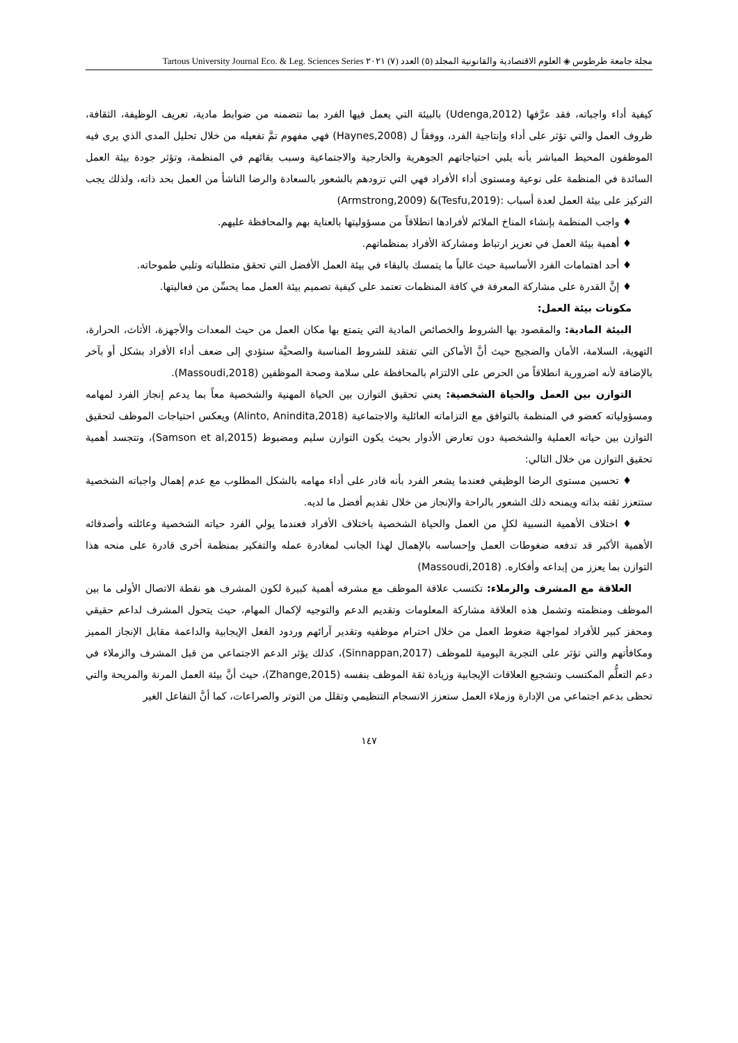مجلة جامعة طرطوس ◈ العلوم الاقتصادية والقانونية المجلد (٥) العدد (٧) ٢٠٢١ Tartous University Journal Eco. & Leg. Sciences Series
كيفية أداء واجباته، فقد عرَّفها (Udenga,2012) بالبيئة التي يعمل فيها الفرد بما تتضمنه من ضوابط مادية، تعريف الوظيفة، الثقافة، ظروف العمل والتي تؤثر على أداء وإنتاجية الفرد، ووفقاً ل (Haynes,2008) فهي مفهوم تمَّ تفعيله من خلال تحليل المدى الذي يرى فيه الموظفون المحيط المباشر بأنه يلبي احتياجاتهم الجوهرية والخارجية والاجتماعية وسبب بقائهم في المنظمة، وتؤثر جودة بيئة العمل السائدة في المنظمة على نوعية ومستوى أداء الأفراد فهي التي تزودهم بالشعور بالسعادة والرضا الناشأ من العمل بحد ذاته، ولذلك يجب التركيز على بيئة العمل لعدة أسباب :(Tesfu,2019)& (Armstrong,2009)
♦ واجب المنظمة بإنشاء المناخ الملائم لأفرادها انطلاقاً من مسؤوليتها بالعناية بهم والمحافظة عليهم.
♦ أهمية بيئة العمل في تعزيز ارتباط ومشاركة الأفراد بمنظماتهم.
♦ أحد اهتمامات الفرد الأساسية حيث غالباً ما يتمسك بالبقاء في بيئة العمل الأفضل التي تحقق متطلباته وتلبي طموحاته.
♦ إنَّ القدرة على مشاركة المعرفة في كافة المنظمات تعتمد على كيفية تصميم بيئة العمل مما يحسِّن من فعاليتها.
مكونات بيئة العمل:
البيئة المادية: والمقصود بها الشروط والخصائص المادية التي يتمتع بها مكان العمل من حيث المعدات والأجهزة، الأثاث، الحرارة، التهوية، السلامة، الأمان والضجيج حيث أنَّ الأماكن التي تفتقد للشروط المناسبة والصحيَّة ستؤدي إلى ضعف أداء الأفراد بشكل أو بآخر بالإضافة لأنه اضرورية انطلاقاً من الحرص على الالتزام بالمحافظة على سلامة وصحة الموظفين (Massoudi,2018).
التوازن بين العمل والحياة الشخصية: يعني تحقيق التوازن بين الحياة المهنية والشخصية معاً بما يدعم إنجاز الفرد لمهامه ومسؤولياته كعضو في المنظمة بالتوافق مع التزاماته العائلية والاجتماعية (Alinto, Anindita,2018) ويعكس احتياجات الموظف لتحقيق التوازن بين حياته العملية والشخصية دون تعارض الأدوار بحيث يكون التوازن سليم ومضبوط (Samson et al,2015)، وتتجسد أهمية تحقيق التوازن من خلال التالي:
♦ تحسين مستوى الرضا الوظيفي فعندما يشعر الفرد بأنه قادر على أداء مهامه بالشكل المطلوب مع عدم إهمال واجباته الشخصية ستتعزز ثقته بذاته ويمنحه ذلك الشعور بالراحة والإنجاز من خلال تقديم أفضل ما لديه.
♦ اختلاف الأهمية النسبية لكلٍ من العمل والحياة الشخصية باختلاف الأفراد فعندما يولي الفرد حياته الشخصية وعائلته وأصدقائه الأهمية الأكبر قد تدفعه ضغوطات العمل وإحساسه بالإهمال لهذا الجانب لمغادرة عمله والتفكير بمنظمة أخرى قادرة على منحه هذا التوازن بما يعزز من إبداعه وأفكاره. (Massoudi,2018)
العلاقة مع المشرف والزملاء: تكتسب علاقة الموظف مع مشرفه أهمية كبيرة لكون المشرف هو نقطة الاتصال الأولى ما بين الموظف ومنظمته وتشمل هذه العلاقة مشاركة المعلومات وتقديم الدعم والتوجيه لإكمال المهام، حيث يتحول المشرف لداعم حقيقي ومحفز كبير للأفراد لمواجهة ضغوط العمل من خلال احترام موظفيه وتقدير آرائهم وردود الفعل الإيجابية والداعمة مقابل الإنجاز المميز ومكافأتهم والتي تؤثر على التجربة اليومية للموظف (Sinnappan,2017)، كذلك يؤثر الدعم الاجتماعي من قبل المشرف والزملاء في دعم التعلُّم المكتسب وتشجيع العلاقات الإيجابية وزيادة ثقة الموظف بنفسه (Zhange,2015)، حيث أنَّ بيئة العمل المرنة والمريحة والتي تحظى بدعم اجتماعي من الإدارة وزملاء العمل ستعزز الانسجام التنظيمي وتقلل من التوتر والصراعات، كما أنَّ التفاعل الغير
١٤٧